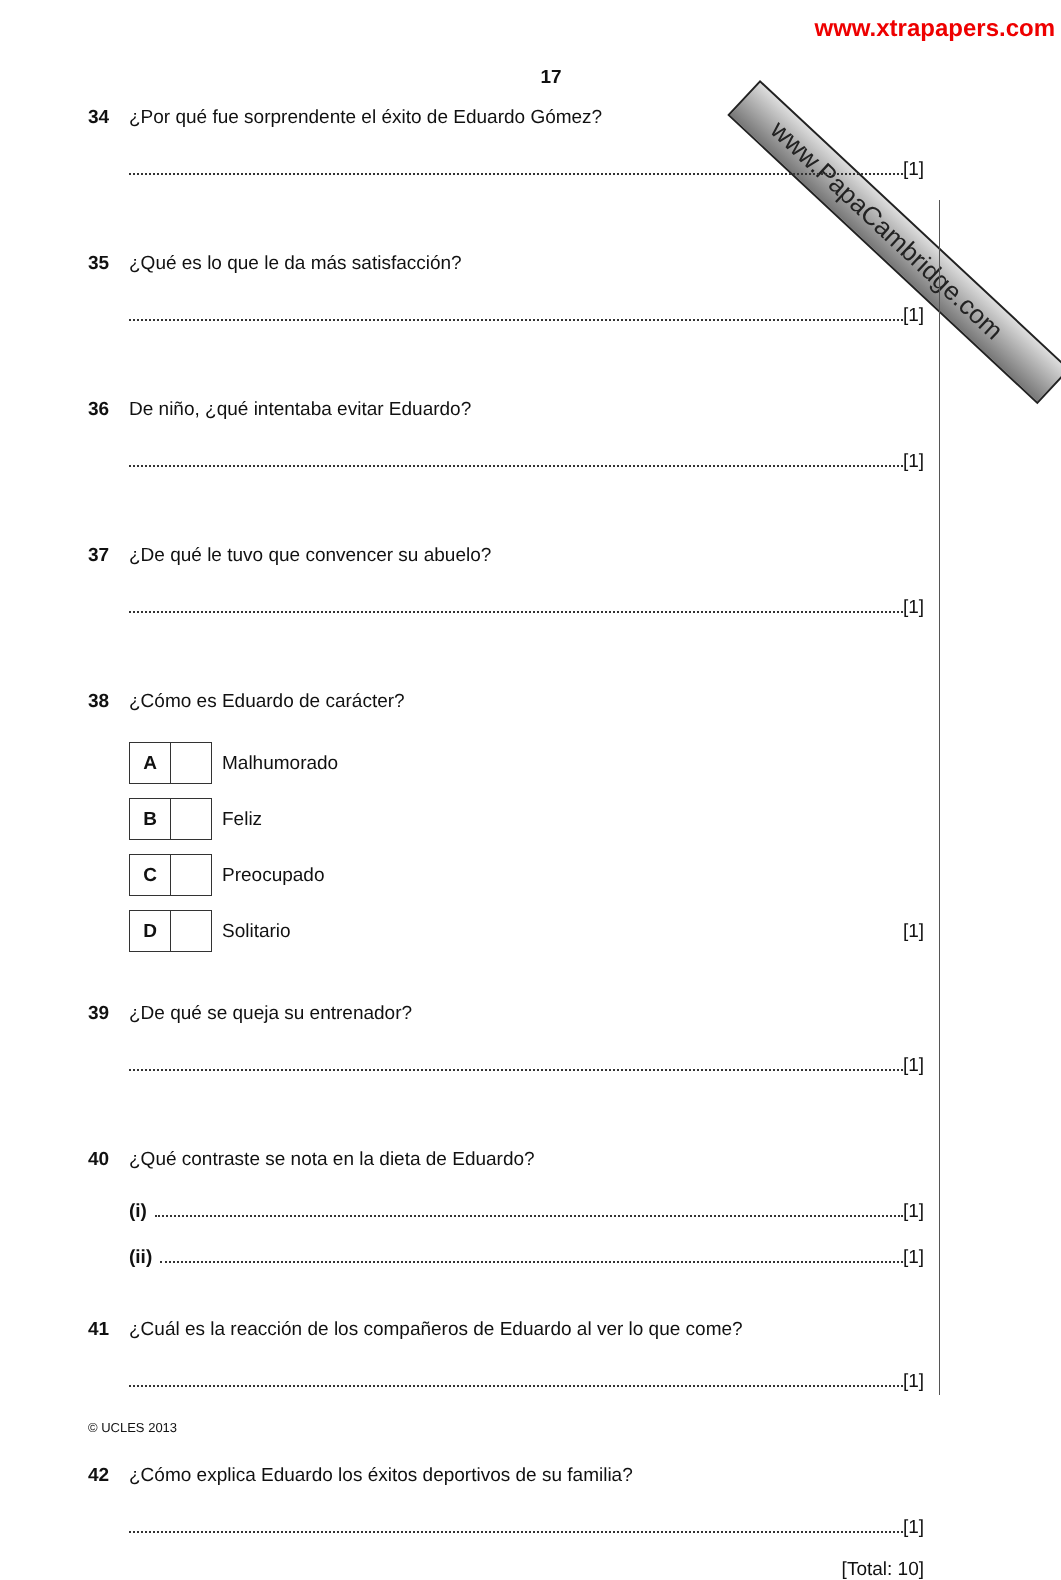www.PapaCambridge.com
www.xtrapapers.com
17
34 ¿Por qué fue sorprendente el éxito de Eduardo Gómez?
[1]
35 ¿Qué es lo que le da más satisfacción?
[1]
36 De niño, ¿qué intentaba evitar Eduardo?
[1]
37 ¿De qué le tuvo que convencer su abuelo?
[1]
38 ¿Cómo es Eduardo de carácter?
A
Malhumorado
B
Feliz
C
Preocupado
D
Solitario [1]
39 ¿De qué se queja su entrenador?
[1]
40 ¿Qué contraste se nota en la dieta de Eduardo?
(i) [1]
(ii) [1]
41 ¿Cuál es la reacción de los compañeros de Eduardo al ver lo que come?
[1]
42 ¿Cómo explica Eduardo los éxitos deportivos de su familia?
[1]
[Total: 10]
© UCLES 2013